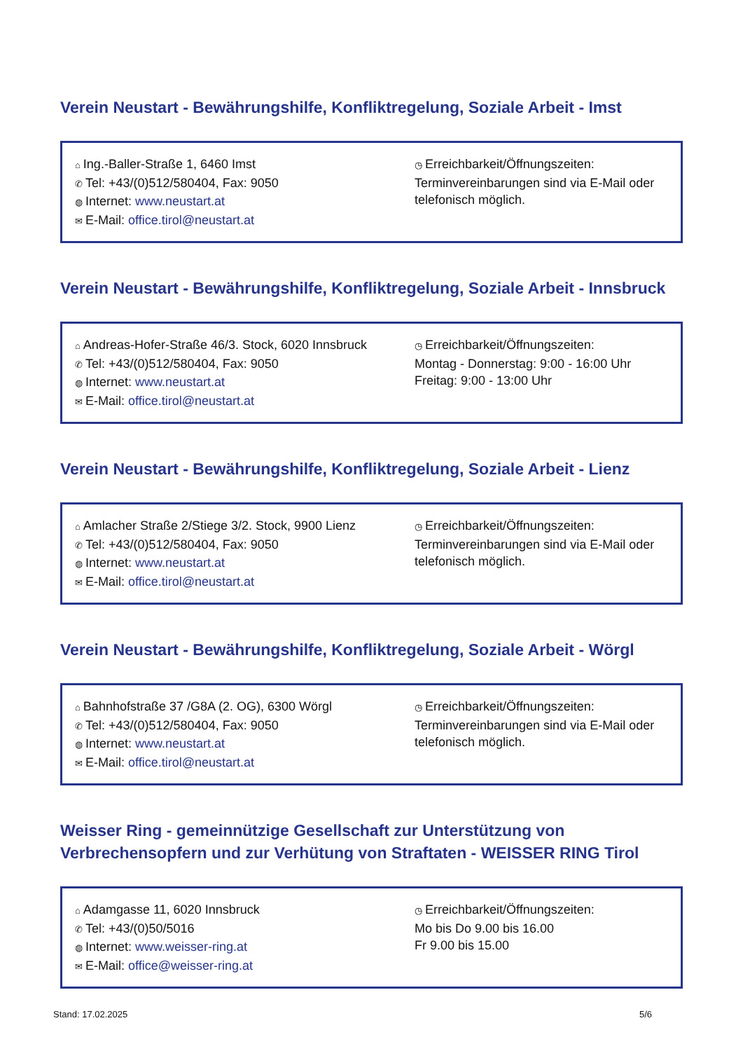Verein Neustart - Bewährungshilfe, Konfliktregelung, Soziale Arbeit - Imst
⌂ Ing.-Baller-Straße 1, 6460 Imst
✆ Tel: +43/(0)512/580404, Fax: 9050
◍ Internet: www.neustart.at
✉ E-Mail: office.tirol@neustart.at
◷ Erreichbarkeit/Öffnungszeiten:
Terminvereinbarungen sind via E-Mail oder telefonisch möglich.
Verein Neustart - Bewährungshilfe, Konfliktregelung, Soziale Arbeit - Innsbruck
⌂ Andreas-Hofer-Straße 46/3. Stock, 6020 Innsbruck
✆ Tel: +43/(0)512/580404, Fax: 9050
◍ Internet: www.neustart.at
✉ E-Mail: office.tirol@neustart.at
◷ Erreichbarkeit/Öffnungszeiten:
Montag - Donnerstag: 9:00 - 16:00 Uhr
Freitag: 9:00 - 13:00 Uhr
Verein Neustart - Bewährungshilfe, Konfliktregelung, Soziale Arbeit - Lienz
⌂ Amlacher Straße 2/Stiege 3/2. Stock, 9900 Lienz
✆ Tel: +43/(0)512/580404, Fax: 9050
◍ Internet: www.neustart.at
✉ E-Mail: office.tirol@neustart.at
◷ Erreichbarkeit/Öffnungszeiten:
Terminvereinbarungen sind via E-Mail oder telefonisch möglich.
Verein Neustart - Bewährungshilfe, Konfliktregelung, Soziale Arbeit - Wörgl
⌂ Bahnhofstraße 37 /G8A (2. OG), 6300 Wörgl
✆ Tel: +43/(0)512/580404, Fax: 9050
◍ Internet: www.neustart.at
✉ E-Mail: office.tirol@neustart.at
◷ Erreichbarkeit/Öffnungszeiten:
Terminvereinbarungen sind via E-Mail oder telefonisch möglich.
Weisser Ring - gemeinnützige Gesellschaft zur Unterstützung von Verbrechensopfern und zur Verhütung von Straftaten - WEISSER RING Tirol
⌂ Adamgasse 11, 6020 Innsbruck
✆ Tel: +43/(0)50/5016
◍ Internet: www.weisser-ring.at
✉ E-Mail: office@weisser-ring.at
◷ Erreichbarkeit/Öffnungszeiten:
Mo bis Do 9.00 bis 16.00
Fr 9.00 bis 15.00
Stand: 17.02.2025 5/6